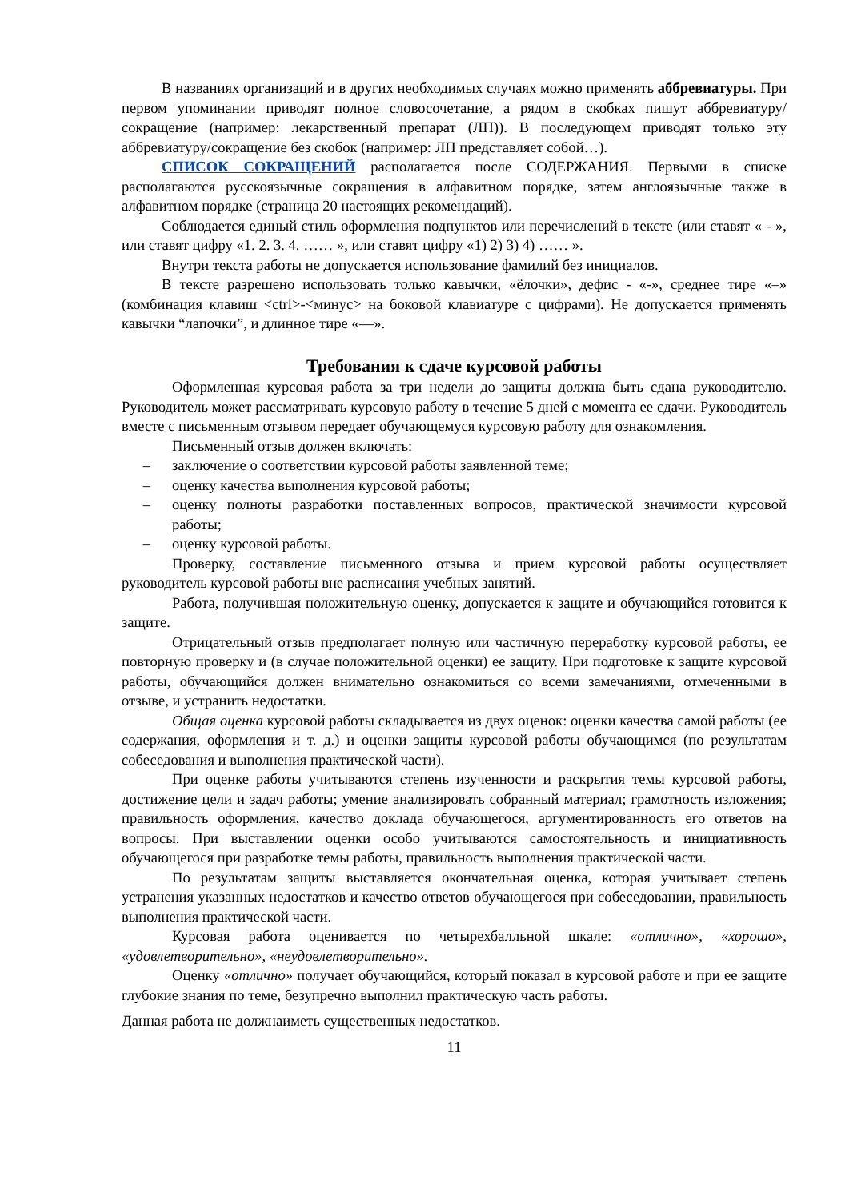В названиях организаций и в других необходимых случаях можно применять аббревиатуры. При первом упоминании приводят полное словосочетание, а рядом в скобках пишут аббревиатуру/сокращение (например: лекарственный препарат (ЛП)). В последующем приводят только эту аббревиатуру/сокращение без скобок (например: ЛП представляет собой…).
СПИСОК СОКРАЩЕНИЙ располагается после СОДЕРЖАНИЯ. Первыми в списке располагаются русскоязычные сокращения в алфавитном порядке, затем англоязычные также в алфавитном порядке (страница 20 настоящих рекомендаций).
Соблюдается единый стиль оформления подпунктов или перечислений в тексте (или ставят « - », или ставят цифру «1. 2. 3. 4. …… », или ставят цифру «1) 2) 3) 4) …… ».
Внутри текста работы не допускается использование фамилий без инициалов.
В тексте разрешено использовать только кавычки, «ёлочки», дефис - «-», среднее тире «–» (комбинация клавиш <ctrl>-<минус> на боковой клавиатуре с цифрами). Не допускается применять кавычки “лапочки”, и длинное тире «—».
Требования к сдаче курсовой работы
Оформленная курсовая работа за три недели до защиты должна быть сдана руководителю. Руководитель может рассматривать курсовую работу в течение 5 дней с момента ее сдачи. Руководитель вместе с письменным отзывом передает обучающемуся курсовую работу для ознакомления.
Письменный отзыв должен включать:
– заключение о соответствии курсовой работы заявленной теме;
– оценку качества выполнения курсовой работы;
– оценку полноты разработки поставленных вопросов, практической значимости курсовой работы;
– оценку курсовой работы.
Проверку, составление письменного отзыва и прием курсовой работы осуществляет руководитель курсовой работы вне расписания учебных занятий.
Работа, получившая положительную оценку, допускается к защите и обучающийся готовится к защите.
Отрицательный отзыв предполагает полную или частичную переработку курсовой работы, ее повторную проверку и (в случае положительной оценки) ее защиту. При подготовке к защите курсовой работы, обучающийся должен внимательно ознакомиться со всеми замечаниями, отмеченными в отзыве, и устранить недостатки.
Общая оценка курсовой работы складывается из двух оценок: оценки качества самой работы (ее содержания, оформления и т. д.) и оценки защиты курсовой работы обучающимся (по результатам собеседования и выполнения практической части).
При оценке работы учитываются степень изученности и раскрытия темы курсовой работы, достижение цели и задач работы; умение анализировать собранный материал; грамотность изложения; правильность оформления, качество доклада обучающегося, аргументированность его ответов на вопросы. При выставлении оценки особо учитываются самостоятельность и инициативность обучающегося при разработке темы работы, правильность выполнения практической части.
По результатам защиты выставляется окончательная оценка, которая учитывает степень устранения указанных недостатков и качество ответов обучающегося при собеседовании, правильность выполнения практической части.
Курсовая работа оценивается по четырехбалльной шкале: «отлично», «хорошо», «удовлетворительно», «неудовлетворительно».
Оценку «отлично» получает обучающийся, который показал в курсовой работе и при ее защите глубокие знания по теме, безупречно выполнил практическую часть работы.
Данная работа не должнаиметь существенных недостатков.
11